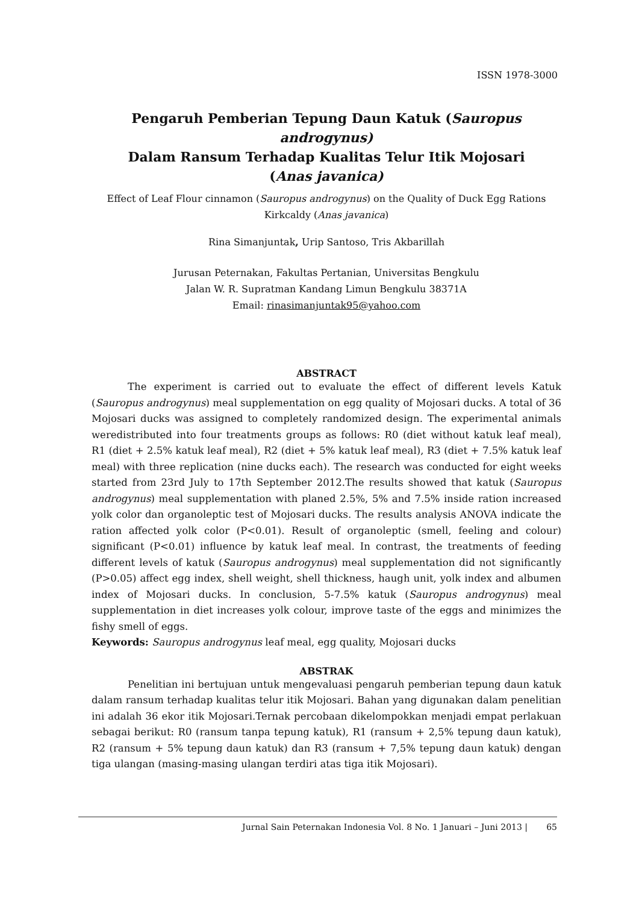ISSN 1978-3000
Pengaruh Pemberian Tepung Daun Katuk (Sauropus androgynus)
Dalam Ransum Terhadap Kualitas Telur Itik Mojosari
(Anas javanica)
Effect of Leaf Flour cinnamon (Sauropus androgynus) on the Quality of Duck Egg Rations Kirkcaldy (Anas javanica)
Rina Simanjuntak, Urip Santoso, Tris Akbarillah
Jurusan Peternakan, Fakultas Pertanian, Universitas Bengkulu
Jalan W. R. Supratman Kandang Limun Bengkulu 38371A
Email: rinasimanjuntak95@yahoo.com
ABSTRACT
The experiment is carried out to evaluate the effect of different levels Katuk (Sauropus androgynus) meal supplementation on egg quality of Mojosari ducks. A total of 36 Mojosari ducks was assigned to completely randomized design. The experimental animals weredistributed into four treatments groups as follows: R0 (diet without katuk leaf meal), R1 (diet + 2.5% katuk leaf meal), R2 (diet + 5% katuk leaf meal), R3 (diet + 7.5% katuk leaf meal) with three replication (nine ducks each). The research was conducted for eight weeks started from 23rd July to 17th September 2012.The results showed that katuk (Sauropus androgynus) meal supplementation with planed 2.5%, 5% and 7.5% inside ration increased yolk color dan organoleptic test of Mojosari ducks. The results analysis ANOVA indicate the ration affected yolk color (P<0.01). Result of organoleptic (smell, feeling and colour) significant (P<0.01) influence by katuk leaf meal. In contrast, the treatments of feeding different levels of katuk (Sauropus androgynus) meal supplementation did not significantly (P>0.05) affect egg index, shell weight, shell thickness, haugh unit, yolk index and albumen index of Mojosari ducks. In conclusion, 5-7.5% katuk (Sauropus androgynus) meal supplementation in diet increases yolk colour, improve taste of the eggs and minimizes the fishy smell of eggs.
Keywords: Sauropus androgynus leaf meal, egg quality, Mojosari ducks
ABSTRAK
Penelitian ini bertujuan untuk mengevaluasi pengaruh pemberian tepung daun katuk dalam ransum terhadap kualitas telur itik Mojosari. Bahan yang digunakan dalam penelitian ini adalah 36 ekor itik Mojosari.Ternak percobaan dikelompokkan menjadi empat perlakuan sebagai berikut: R0 (ransum tanpa tepung katuk), R1 (ransum + 2,5% tepung daun katuk), R2 (ransum + 5% tepung daun katuk) dan R3 (ransum + 7,5% tepung daun katuk) dengan tiga ulangan (masing-masing ulangan terdiri atas tiga itik Mojosari).
Jurnal Sain Peternakan Indonesia Vol. 8 No. 1 Januari – Juni 2013 | 65